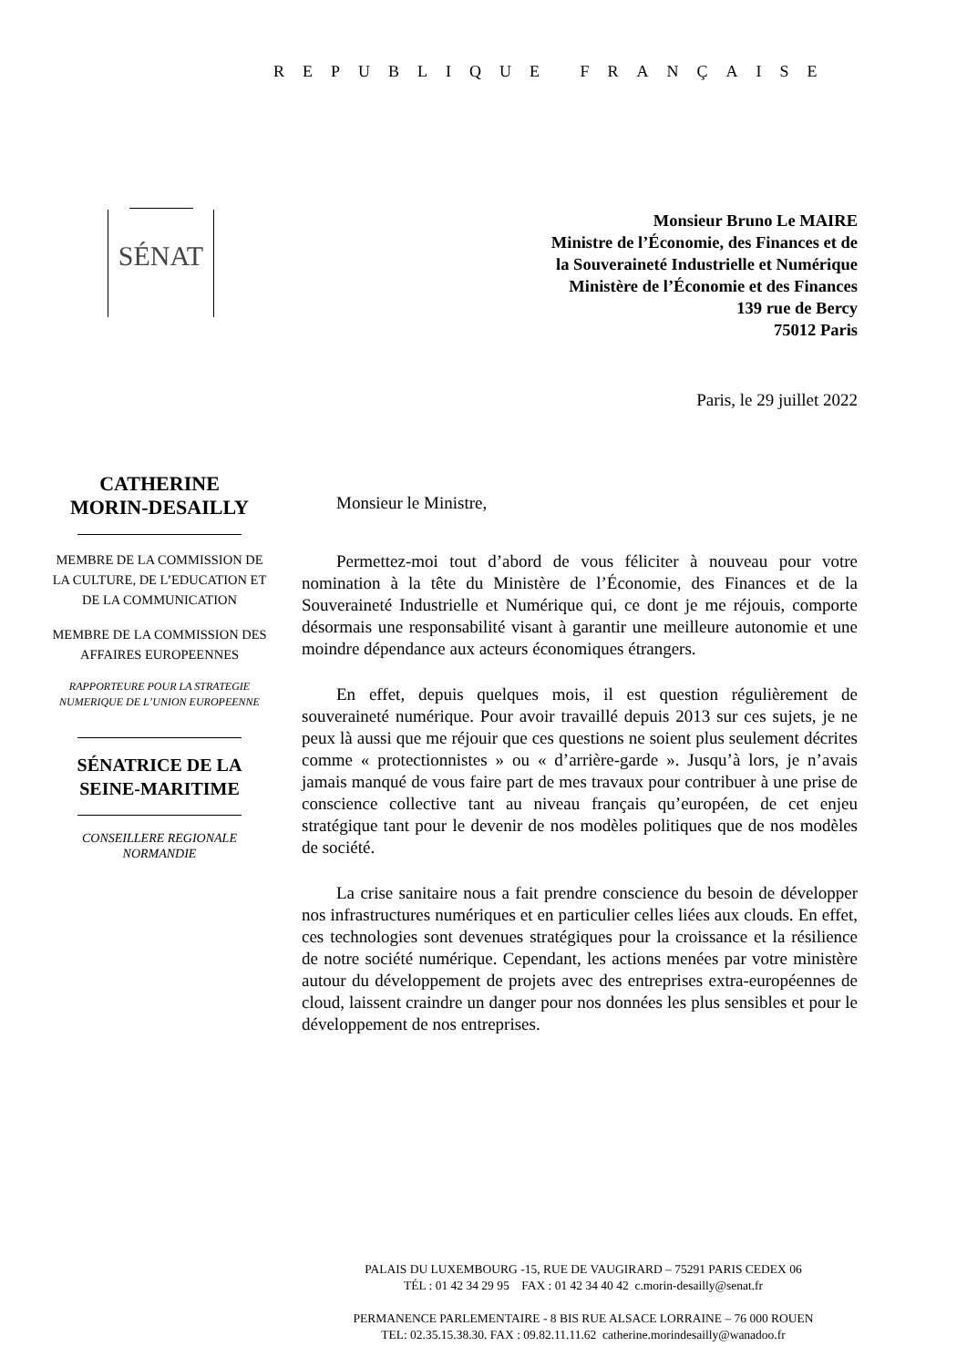REPUBLIQUE FRANÇAISE
SÉNAT
Monsieur Bruno Le MAIRE
Ministre de l’Économie, des Finances et de
la Souveraineté Industrielle et Numérique
Ministère de l’Économie et des Finances
139 rue de Bercy
75012 Paris
Paris, le 29 juillet 2022
CATHERINE
MORIN-DESAILLY
MEMBRE DE LA COMMISSION DE LA CULTURE, DE L’EDUCATION ET DE LA COMMUNICATION
MEMBRE DE LA COMMISSION DES AFFAIRES EUROPEENNES
RAPPORTEURE POUR LA STRATEGIE NUMERIQUE DE L’UNION EUROPEENNE
SÉNATRICE DE LA SEINE-MARITIME
CONSEILLERE REGIONALE NORMANDIE
Monsieur le Ministre,
Permettez-moi tout d’abord de vous féliciter à nouveau pour votre nomination à la tête du Ministère de l’Économie, des Finances et de la Souveraineté Industrielle et Numérique qui, ce dont je me réjouis, comporte désormais une responsabilité visant à garantir une meilleure autonomie et une moindre dépendance aux acteurs économiques étrangers.
En effet, depuis quelques mois, il est question régulièrement de souveraineté numérique. Pour avoir travaillé depuis 2013 sur ces sujets, je ne peux là aussi que me réjouir que ces questions ne soient plus seulement décrites comme « protectionnistes » ou « d’arrière-garde ». Jusqu’à lors, je n’avais jamais manqué de vous faire part de mes travaux pour contribuer à une prise de conscience collective tant au niveau français qu’européen, de cet enjeu stratégique tant pour le devenir de nos modèles politiques que de nos modèles de société.
La crise sanitaire nous a fait prendre conscience du besoin de développer nos infrastructures numériques et en particulier celles liées aux clouds. En effet, ces technologies sont devenues stratégiques pour la croissance et la résilience de notre société numérique. Cependant, les actions menées par votre ministère autour du développement de projets avec des entreprises extra-européennes de cloud, laissent craindre un danger pour nos données les plus sensibles et pour le développement de nos entreprises.
PALAIS DU LUXEMBOURG -15, RUE DE VAUGIRARD – 75291 PARIS CEDEX 06
TÉL : 01 42 34 29 95 FAX : 01 42 34 40 42 c.morin-desailly@senat.fr
PERMANENCE PARLEMENTAIRE - 8 BIS RUE ALSACE LORRAINE – 76 000 ROUEN
TEL: 02.35.15.38.30. FAX : 09.82.11.11.62 catherine.morindesailly@wanadoo.fr